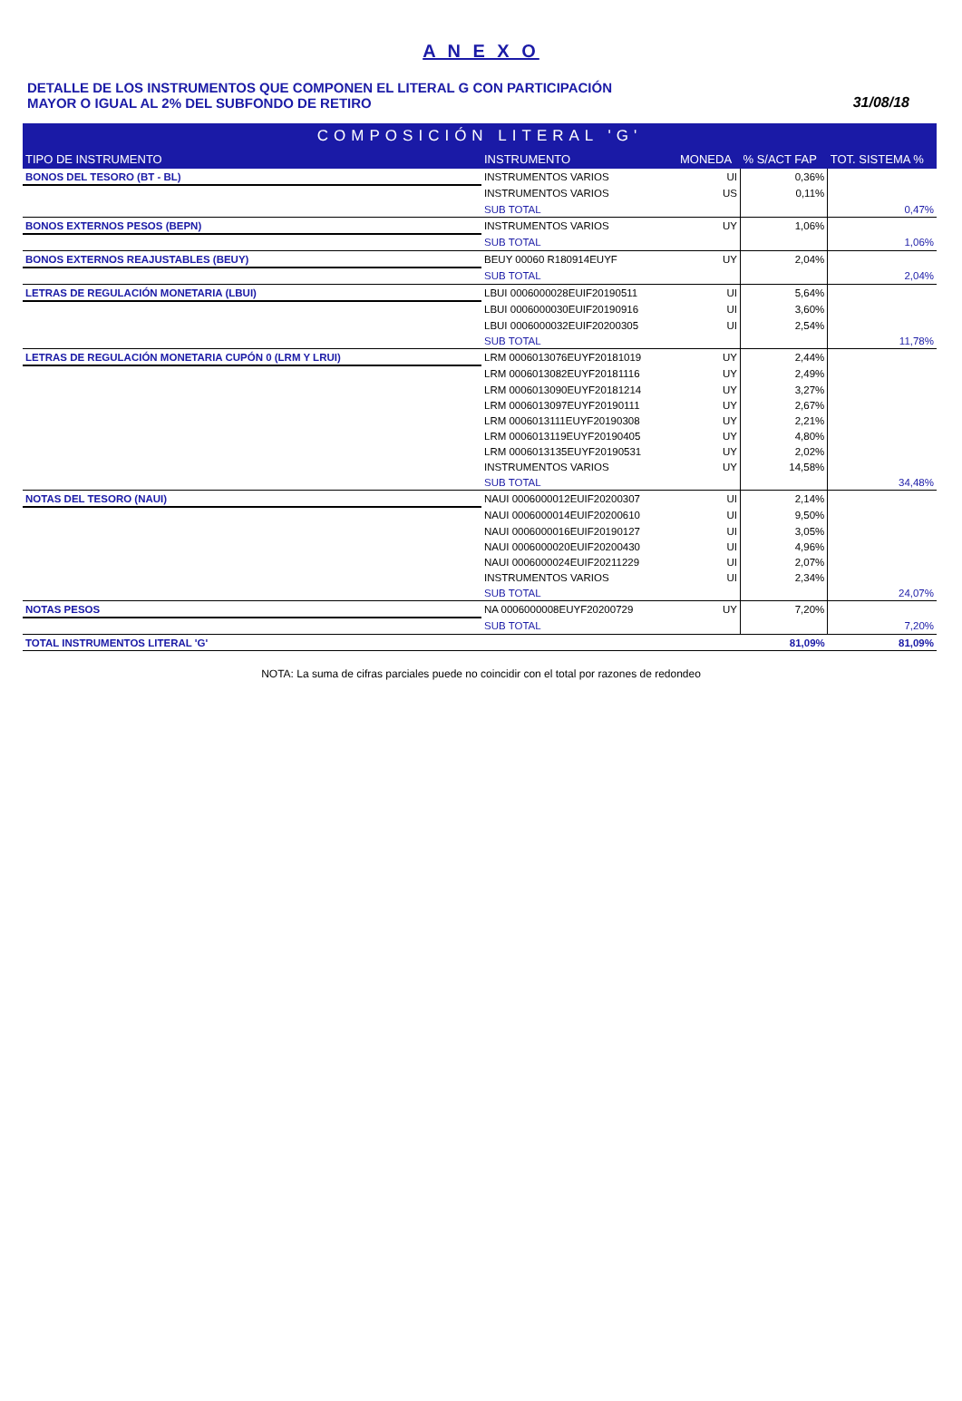A N E X O
DETALLE DE LOS INSTRUMENTOS QUE COMPONEN EL LITERAL G CON PARTICIPACIÓN
MAYOR O IGUAL AL 2% DEL SUBFONDO DE RETIRO
31/08/18
| COMPOSICIÓN LITERAL 'G' | | | | |
| --- | --- | --- | --- | --- |
| TIPO DE INSTRUMENTO | INSTRUMENTO | MONEDA | % S/ACT FAP | TOT. SISTEMA % |
| BONOS DEL TESORO (BT - BL) | INSTRUMENTOS VARIOS | UI | 0,36% | |
| | INSTRUMENTOS VARIOS | US | 0,11% | |
| | SUB TOTAL | | | 0,47% |
| BONOS EXTERNOS PESOS (BEPN) | INSTRUMENTOS VARIOS | UY | 1,06% | |
| | SUB TOTAL | | | 1,06% |
| BONOS EXTERNOS REAJUSTABLES (BEUY) | BEUY 00060 R180914EUYF | UY | 2,04% | |
| | SUB TOTAL | | | 2,04% |
| LETRAS DE REGULACIÓN MONETARIA (LBUI) | LBUI 0006000028EUIF20190511 | UI | 5,64% | |
| | LBUI 0006000030EUIF20190916 | UI | 3,60% | |
| | LBUI 0006000032EUIF20200305 | UI | 2,54% | |
| | SUB TOTAL | | | 11,78% |
| LETRAS DE REGULACIÓN MONETARIA CUPÓN 0 (LRM Y LRUI) | LRM 0006013076EUYF20181019 | UY | 2,44% | |
| | LRM 0006013082EUYF20181116 | UY | 2,49% | |
| | LRM 0006013090EUYF20181214 | UY | 3,27% | |
| | LRM 0006013097EUYF20190111 | UY | 2,67% | |
| | LRM 0006013111EUYF20190308 | UY | 2,21% | |
| | LRM 0006013119EUYF20190405 | UY | 4,80% | |
| | LRM 0006013135EUYF20190531 | UY | 2,02% | |
| | INSTRUMENTOS VARIOS | UY | 14,58% | |
| | SUB TOTAL | | | 34,48% |
| NOTAS DEL TESORO (NAUI) | NAUI 0006000012EUIF20200307 | UI | 2,14% | |
| | NAUI 0006000014EUIF20200610 | UI | 9,50% | |
| | NAUI 0006000016EUIF20190127 | UI | 3,05% | |
| | NAUI 0006000020EUIF20200430 | UI | 4,96% | |
| | NAUI 0006000024EUIF20211229 | UI | 2,07% | |
| | INSTRUMENTOS VARIOS | UI | 2,34% | |
| | SUB TOTAL | | | 24,07% |
| NOTAS PESOS | NA 0006000008EUYF20200729 | UY | 7,20% | |
| | SUB TOTAL | | | 7,20% |
| TOTAL INSTRUMENTOS LITERAL 'G' | | | 81,09% | 81,09% |
NOTA: La suma de cifras parciales puede no coincidir con el total por razones de redondeo